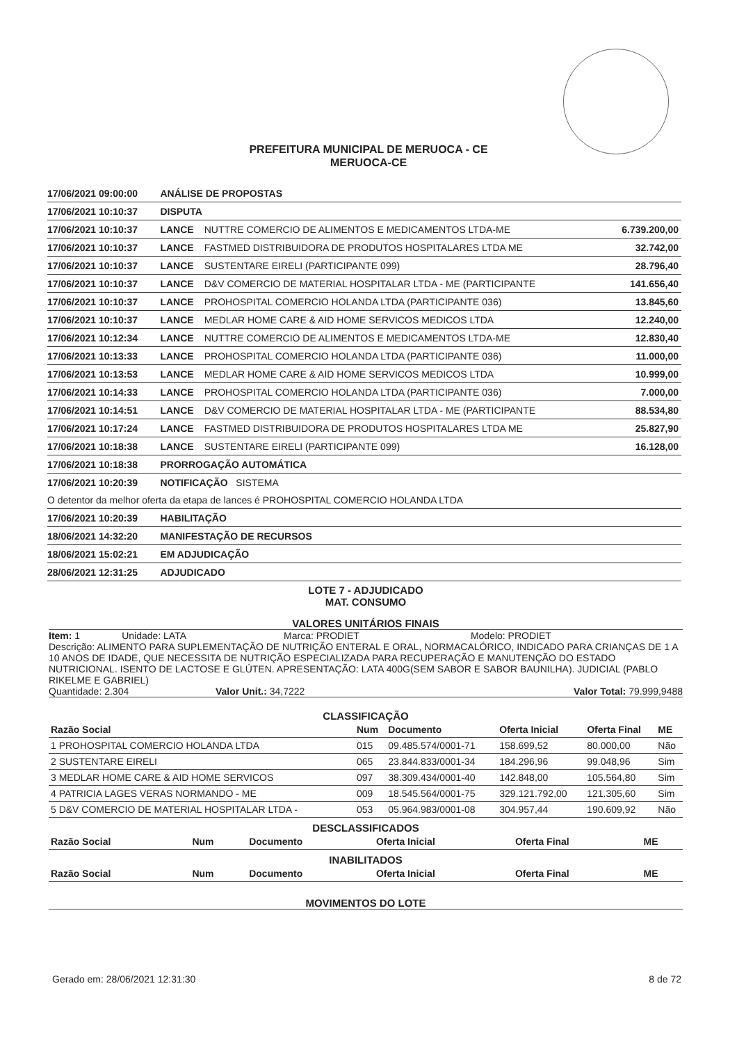PREFEITURA MUNICIPAL DE MERUOCA - CE
MERUOCA-CE
| 17/06/2021 09:00:00 | ANÁLISE DE PROPOSTAS | | |
| 17/06/2021 10:10:37 | DISPUTA | | |
| 17/06/2021 10:10:37 | LANCE | NUTTRE COMERCIO DE ALIMENTOS E MEDICAMENTOS LTDA-ME | 6.739.200,00 |
| 17/06/2021 10:10:37 | LANCE | FASTMED DISTRIBUIDORA DE PRODUTOS HOSPITALARES LTDA ME | 32.742,00 |
| 17/06/2021 10:10:37 | LANCE | SUSTENTARE EIRELI (PARTICIPANTE 099) | 28.796,40 |
| 17/06/2021 10:10:37 | LANCE | D&V COMERCIO DE MATERIAL HOSPITALAR LTDA - ME (PARTICIPANTE | 141.656,40 |
| 17/06/2021 10:10:37 | LANCE | PROHOSPITAL COMERCIO HOLANDA LTDA (PARTICIPANTE 036) | 13.845,60 |
| 17/06/2021 10:10:37 | LANCE | MEDLAR HOME CARE & AID HOME SERVICOS MEDICOS LTDA | 12.240,00 |
| 17/06/2021 10:12:34 | LANCE | NUTTRE COMERCIO DE ALIMENTOS E MEDICAMENTOS LTDA-ME | 12.830,40 |
| 17/06/2021 10:13:33 | LANCE | PROHOSPITAL COMERCIO HOLANDA LTDA (PARTICIPANTE 036) | 11.000,00 |
| 17/06/2021 10:13:53 | LANCE | MEDLAR HOME CARE & AID HOME SERVICOS MEDICOS LTDA | 10.999,00 |
| 17/06/2021 10:14:33 | LANCE | PROHOSPITAL COMERCIO HOLANDA LTDA (PARTICIPANTE 036) | 7.000,00 |
| 17/06/2021 10:14:51 | LANCE | D&V COMERCIO DE MATERIAL HOSPITALAR LTDA - ME (PARTICIPANTE | 88.534,80 |
| 17/06/2021 10:17:24 | LANCE | FASTMED DISTRIBUIDORA DE PRODUTOS HOSPITALARES LTDA ME | 25.827,90 |
| 17/06/2021 10:18:38 | LANCE | SUSTENTARE EIRELI (PARTICIPANTE 099) | 16.128,00 |
| 17/06/2021 10:18:38 | PRORROGAÇÃO AUTOMÁTICA | | |
| 17/06/2021 10:20:39 | NOTIFICAÇÃO SISTEMA | | |
| O detentor da melhor oferta da etapa de lances é PROHOSPITAL COMERCIO HOLANDA LTDA | | | |
| 17/06/2021 10:20:39 | HABILITAÇÃO | | |
| 18/06/2021 14:32:20 | MANIFESTAÇÃO DE RECURSOS | | |
| 18/06/2021 15:02:21 | EM ADJUDICAÇÃO | | |
| 28/06/2021 12:31:25 | ADJUDICADO | | |
LOTE 7 - ADJUDICADO
MAT. CONSUMO
VALORES UNITÁRIOS FINAIS
Item: 1 Unidade: LATA Marca: PRODIET Modelo: PRODIET
Descrição: ALIMENTO PARA SUPLEMENTAÇÃO DE NUTRIÇÃO ENTERAL E ORAL, NORMACALÓRICO, INDICADO PARA CRIANÇAS DE 1 A 10 ANOS DE IDADE, QUE NECESSITA DE NUTRIÇÃO ESPECIALIZADA PARA RECUPERAÇÃO E MANUTENÇÃO DO ESTADO NUTRICIONAL. ISENTO DE LACTOSE E GLÚTEN. APRESENTAÇÃO: LATA 400G(SEM SABOR E SABOR BAUNILHA). JUDICIAL (PABLO RIKELME E GABRIEL)
Quantidade: 2.304 Valor Unit.: 34,7222 Valor Total: 79.999,9488
CLASSIFICAÇÃO
| Razão Social | Num | Documento | Oferta Inicial | Oferta Final | ME |
| --- | --- | --- | --- | --- | --- |
| 1 PROHOSPITAL COMERCIO HOLANDA LTDA | 015 | 09.485.574/0001-71 | 158.699,52 | 80.000,00 | Não |
| 2 SUSTENTARE EIRELI | 065 | 23.844.833/0001-34 | 184.296,96 | 99.048,96 | Sim |
| 3 MEDLAR HOME CARE & AID HOME SERVICOS | 097 | 38.309.434/0001-40 | 142.848,00 | 105.564,80 | Sim |
| 4 PATRICIA LAGES VERAS NORMANDO - ME | 009 | 18.545.564/0001-75 | 329.121.792,00 | 121.305,60 | Sim |
| 5 D&V COMERCIO DE MATERIAL HOSPITALAR LTDA - | 053 | 05.964.983/0001-08 | 304.957,44 | 190.609,92 | Não |
DESCLASSIFICADOS
| Razão Social | Num | Documento | Oferta Inicial | Oferta Final | ME |
| --- | --- | --- | --- | --- | --- |
INABILITADOS
| Razão Social | Num | Documento | Oferta Inicial | Oferta Final | ME |
| --- | --- | --- | --- | --- | --- |
MOVIMENTOS DO LOTE
Gerado em: 28/06/2021 12:31:30 8 de 72